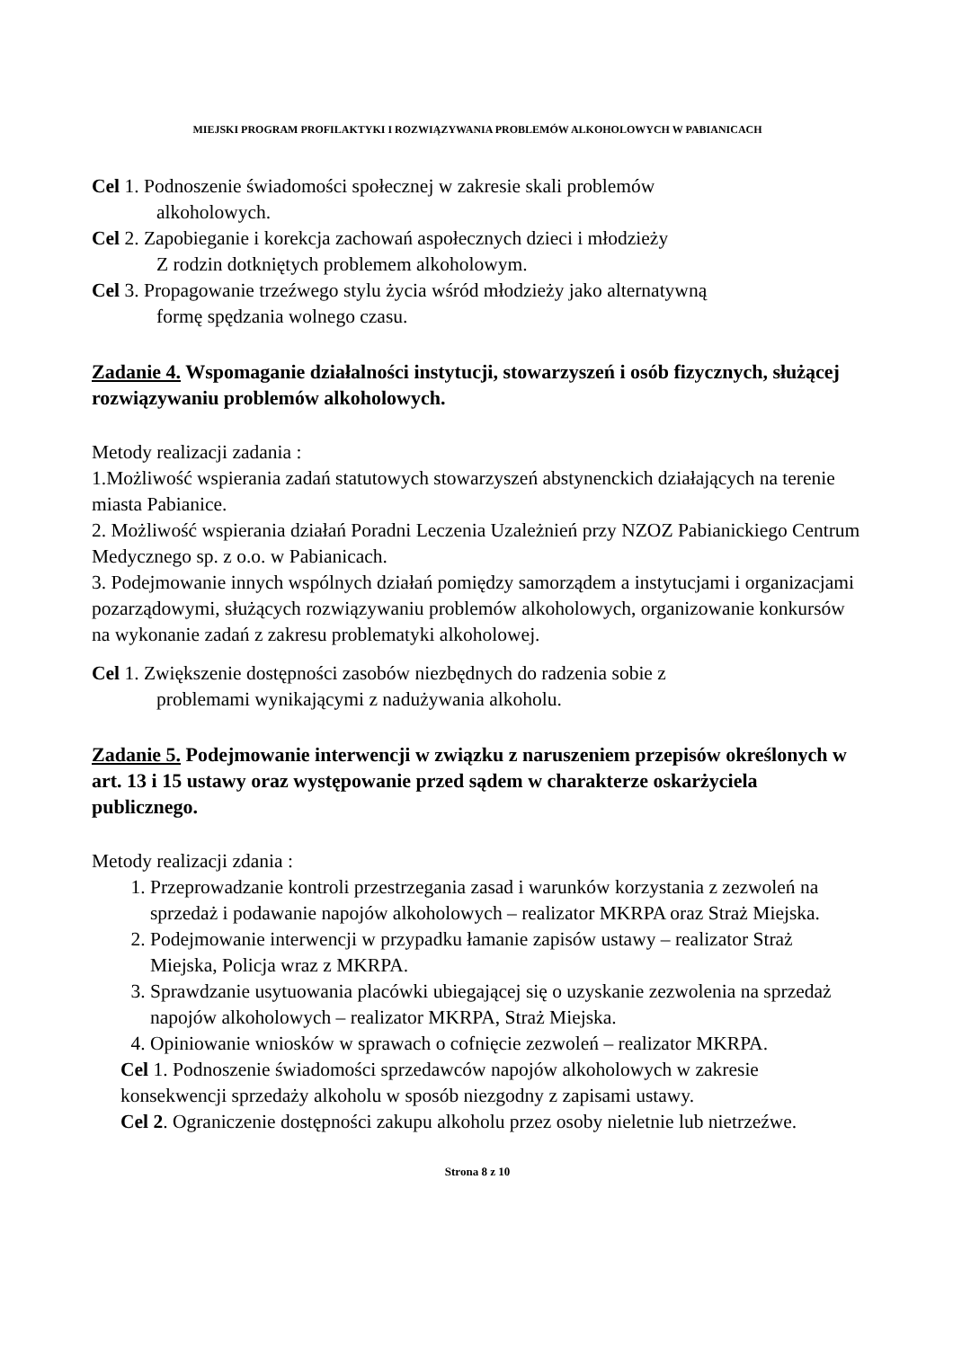MIEJSKI PROGRAM PROFILAKTYKI I ROZWIĄZYWANIA PROBLEMÓW ALKOHOLOWYCH W PABIANICACH
Cel 1. Podnoszenie świadomości społecznej w zakresie skali problemów
alkoholowych.
Cel 2. Zapobieganie i korekcja zachowań aspołecznych dzieci i młodzieży
Z rodzin dotkniętych problemem alkoholowym.
Cel 3. Propagowanie trzeźwego stylu życia wśród młodzieży jako alternatywną
formę spędzania wolnego czasu.
Zadanie 4. Wspomaganie działalności instytucji, stowarzyszeń i osób fizycznych, służącej rozwiązywaniu problemów alkoholowych.
Metody realizacji zadania :
1.Możliwość wspierania zadań statutowych stowarzyszeń abstynenckich działających na terenie miasta Pabianice.
2. Możliwość wspierania działań Poradni Leczenia Uzależnień przy NZOZ Pabianickiego Centrum Medycznego sp. z o.o. w Pabianicach.
3. Podejmowanie innych wspólnych działań pomiędzy samorządem a instytucjami i organizacjami pozarządowymi, służących rozwiązywaniu problemów alkoholowych, organizowanie konkursów na wykonanie zadań z zakresu problematyki alkoholowej.
Cel 1. Zwiększenie dostępności zasobów niezbędnych do radzenia sobie z
problemami wynikającymi z nadużywania alkoholu.
Zadanie 5. Podejmowanie interwencji w związku z naruszeniem przepisów określonych w art. 13 i 15 ustawy oraz występowanie przed sądem w charakterze oskarżyciela publicznego.
Metody realizacji zdania :
1. Przeprowadzanie kontroli przestrzegania zasad i warunków korzystania z zezwoleń na sprzedaż i podawanie napojów alkoholowych – realizator MKRPA oraz Straż Miejska.
2. Podejmowanie interwencji w przypadku łamanie zapisów ustawy – realizator Straż Miejska, Policja wraz z MKRPA.
3. Sprawdzanie usytuowania placówki ubiegającej się o uzyskanie zezwolenia na sprzedaż napojów alkoholowych – realizator MKRPA, Straż Miejska.
4. Opiniowanie wniosków w sprawach o cofnięcie zezwoleń – realizator MKRPA.
Cel 1. Podnoszenie świadomości sprzedawców napojów alkoholowych w zakresie konsekwencji sprzedaży alkoholu w sposób niezgodny z zapisami ustawy.
Cel 2. Ograniczenie dostępności zakupu alkoholu przez osoby nieletnie lub nietrzeźwe.
Strona 8 z 10